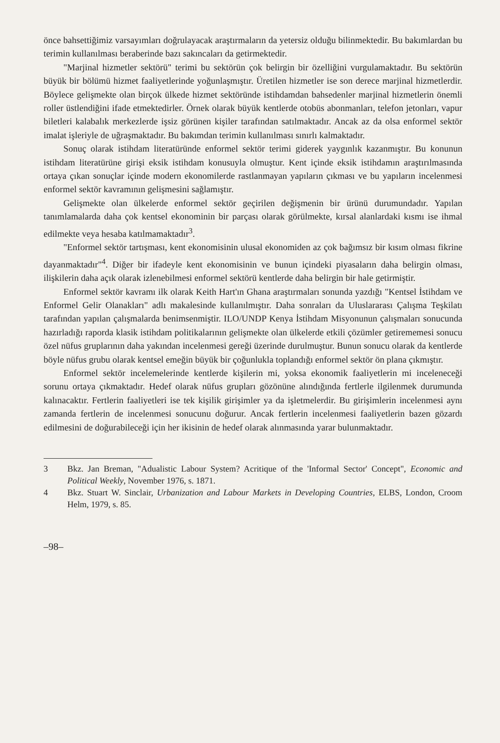önce bahsettiğimiz varsayımları doğrulayacak araştırmaların da yetersiz olduğu bilinmektedir. Bu bakımlardan bu terimin kullanılması beraberinde bazı sakıncaları da getirmektedir.
"Marjinal hizmetler sektörü" terimi bu sektörün çok belirgin bir özelliğini vurgulamaktadır. Bu sektörün büyük bir bölümü hizmet faaliyetlerinde yoğunlaşmıştır. Üretilen hizmetler ise son derece marjinal hizmetlerdir. Böylece gelişmekte olan birçok ülkede hizmet sektöründe istihdamdan bahsedenler marjinal hizmetlerin önemli roller üstlendiğini ifade etmektedirler. Örnek olarak büyük kentlerde otobüs abonmanları, telefon jetonları, vapur biletleri kalabalık merkezlerde işsiz görünen kişiler tarafından satılmaktadır. Ancak az da olsa enformel sektör imalat işleriyle de uğraşmaktadır. Bu bakımdan terimin kullanılması sınırlı kalmaktadır.
Sonuç olarak istihdam literatüründe enformel sektör terimi giderek yaygınlık kazanmıştır. Bu konunun istihdam literatürüne girişi eksik istihdam konusuyla olmuştur. Kent içinde eksik istihdamın araştırılmasında ortaya çıkan sonuçlar içinde modern ekonomilerde rastlanmayan yapıların çıkması ve bu yapıların incelenmesi enformel sektör kavramının gelişmesini sağlamıştır.
Gelişmekte olan ülkelerde enformel sektör geçirilen değişmenin bir ürünü durumundadır. Yapılan tanımlamalarda daha çok kentsel ekonominin bir parçası olarak görülmekte, kırsal alanlardaki kısmı ise ihmal edilmekte veya hesaba katılmamaktadır<sup>3</sup>.
"Enformel sektör tartışması, kent ekonomisinin ulusal ekonomiden az çok bağımsız bir kısım olması fikrine dayanmaktadır"<sup>4</sup>. Diğer bir ifadeyle kent ekonomisinin ve bunun içindeki piyasaların daha belirgin olması, ilişkilerin daha açık olarak izlenebilmesi enformel sektörü kentlerde daha belirgin bir hale getirmiştir.
Enformel sektör kavramı ilk olarak Keith Hart'ın Ghana araştırmaları sonunda yazdığı "Kentsel İstihdam ve Enformel Gelir Olanakları" adlı makalesinde kullanılmıştır. Daha sonraları da Uluslararası Çalışma Teşkilatı tarafından yapılan çalışmalarda benimsenmiştir. ILO/UNDP Kenya İstihdam Misyonunun çalışmaları sonucunda hazırladığı raporda klasik istihdam politikalarının gelişmekte olan ülkelerde etkili çözümler getirememesi sonucu özel nüfus gruplarının daha yakından incelenmesi gereği üzerinde durulmuştur. Bunun sonucu olarak da kentlerde böyle nüfus grubu olarak kentsel emeğin büyük bir çoğunlukla toplandığı enformel sektör ön plana çıkmıştır.
Enformel sektör incelemelerinde kentlerde kişilerin mi, yoksa ekonomik faaliyetlerin mi inceleneceği sorunu ortaya çıkmaktadır. Hedef olarak nüfus grupları gözönüne alındığında fertlerle ilgilenmek durumunda kalınacaktır. Fertlerin faaliyetleri ise tek kişilik girişimler ya da işletmelerdir. Bu girişimlerin incelenmesi aynı zamanda fertlerin de incelenmesi sonucunu doğurur. Ancak fertlerin incelenmesi faaliyetlerin bazen gözardı edilmesini de doğurabileceği için her ikisinin de hedef olarak alınmasında yarar bulunmaktadır.
3 Bkz. Jan Breman, "Adualistic Labour System? Acritique of the 'Informal Sector' Concept", Economic and Political Weekly, November 1976, s. 1871.
4 Bkz. Stuart W. Sinclair, Urbanization and Labour Markets in Developing Countries, ELBS, London, Croom Helm, 1979, s. 85.
–98–